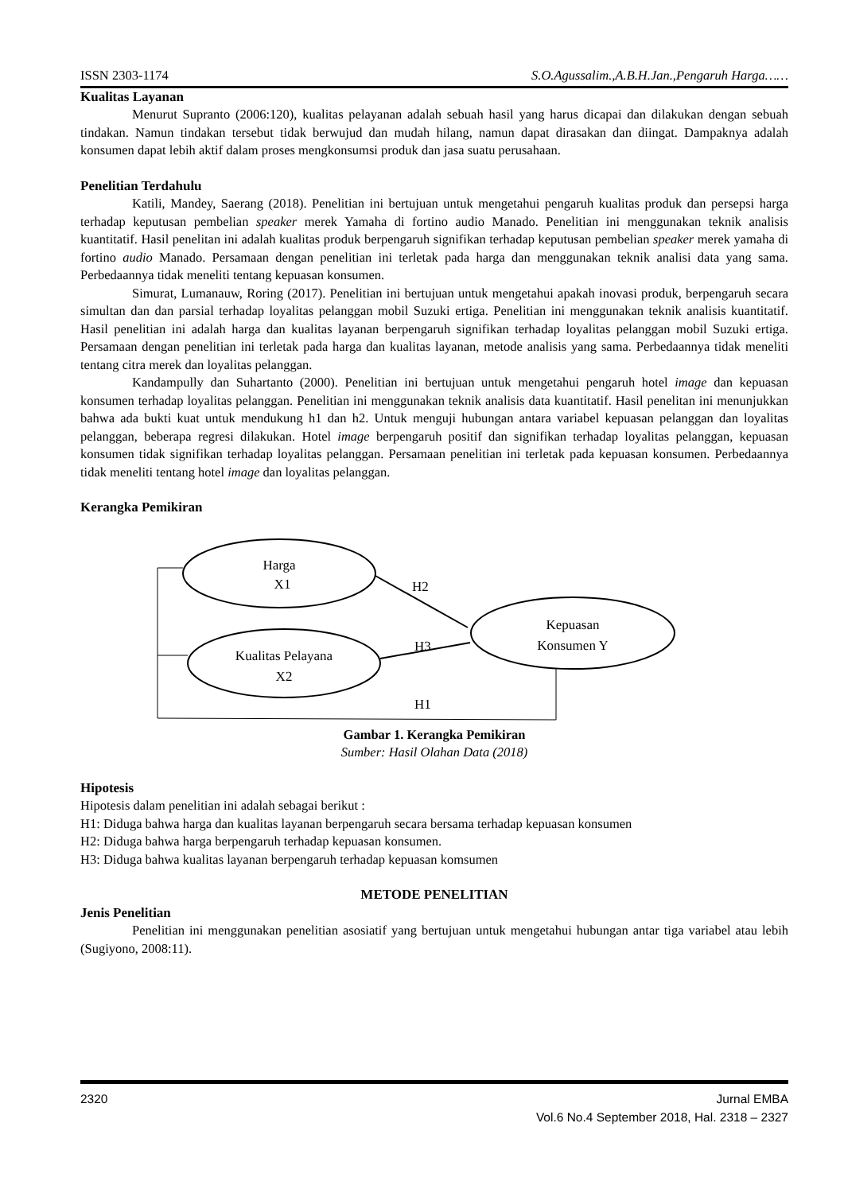ISSN 2303-1174 S.O.Agussalim.,A.B.H.Jan.,Pengaruh Harga……
Kualitas Layanan
Menurut Supranto (2006:120), kualitas pelayanan adalah sebuah hasil yang harus dicapai dan dilakukan dengan sebuah tindakan. Namun tindakan tersebut tidak berwujud dan mudah hilang, namun dapat dirasakan dan diingat. Dampaknya adalah konsumen dapat lebih aktif dalam proses mengkonsumsi produk dan jasa suatu perusahaan.
Penelitian Terdahulu
Katili, Mandey, Saerang (2018). Penelitian ini bertujuan untuk mengetahui pengaruh kualitas produk dan persepsi harga terhadap keputusan pembelian speaker merek Yamaha di fortino audio Manado. Penelitian ini menggunakan teknik analisis kuantitatif. Hasil penelitan ini adalah kualitas produk berpengaruh signifikan terhadap keputusan pembelian speaker merek yamaha di fortino audio Manado. Persamaan dengan penelitian ini terletak pada harga dan menggunakan teknik analisi data yang sama. Perbedaannya tidak meneliti tentang kepuasan konsumen.
Simurat, Lumanauw, Roring (2017). Penelitian ini bertujuan untuk mengetahui apakah inovasi produk, berpengaruh secara simultan dan dan parsial terhadap loyalitas pelanggan mobil Suzuki ertiga. Penelitian ini menggunakan teknik analisis kuantitatif. Hasil penelitian ini adalah harga dan kualitas layanan berpengaruh signifikan terhadap loyalitas pelanggan mobil Suzuki ertiga. Persamaan dengan penelitian ini terletak pada harga dan kualitas layanan, metode analisis yang sama. Perbedaannya tidak meneliti tentang citra merek dan loyalitas pelanggan.
Kandampully dan Suhartanto (2000). Penelitian ini bertujuan untuk mengetahui pengaruh hotel image dan kepuasan konsumen terhadap loyalitas pelanggan. Penelitian ini menggunakan teknik analisis data kuantitatif. Hasil penelitan ini menunjukkan bahwa ada bukti kuat untuk mendukung h1 dan h2. Untuk menguji hubungan antara variabel kepuasan pelanggan dan loyalitas pelanggan, beberapa regresi dilakukan. Hotel image berpengaruh positif dan signifikan terhadap loyalitas pelanggan, kepuasan konsumen tidak signifikan terhadap loyalitas pelanggan. Persamaan penelitian ini terletak pada kepuasan konsumen. Perbedaannya tidak meneliti tentang hotel image dan loyalitas pelanggan.
Kerangka Pemikiran
Harga
X1
Kualitas Pelayana
X2
Kepuasan
Konsumen Y
H2
H3
H1
Gambar 1. Kerangka Pemikiran
Sumber: Hasil Olahan Data (2018)
Hipotesis
Hipotesis dalam penelitian ini adalah sebagai berikut :
H1: Diduga bahwa harga dan kualitas layanan berpengaruh secara bersama terhadap kepuasan konsumen
H2: Diduga bahwa harga berpengaruh terhadap kepuasan konsumen.
H3: Diduga bahwa kualitas layanan berpengaruh terhadap kepuasan komsumen
METODE PENELITIAN
Jenis Penelitian
Penelitian ini menggunakan penelitian asosiatif yang bertujuan untuk mengetahui hubungan antar tiga variabel atau lebih (Sugiyono, 2008:11).
2320 Jurnal EMBA
Vol.6 No.4 September 2018, Hal. 2318 – 2327